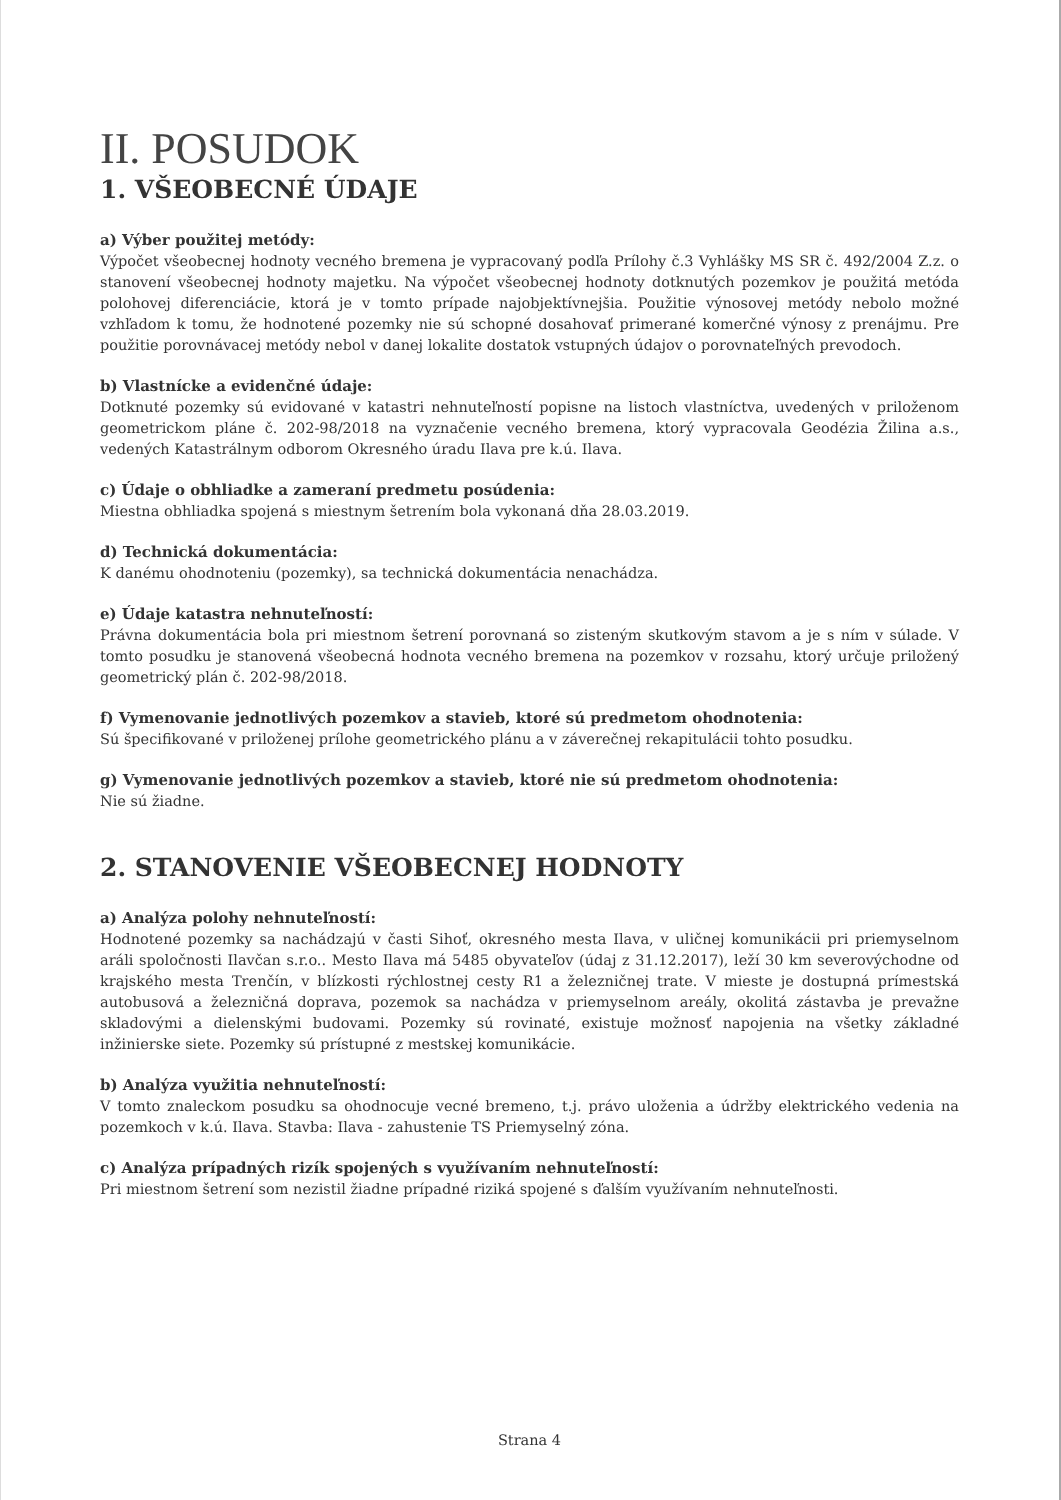II. POSUDOK
1. VŠEOBECNÉ ÚDAJE
a) Výber použitej metódy:
Výpočet všeobecnej hodnoty vecného bremena je vypracovaný podľa Prílohy č.3 Vyhlášky MS SR č. 492/2004 Z.z. o stanovení všeobecnej hodnoty majetku. Na výpočet všeobecnej hodnoty dotknutých pozemkov je použitá metóda polohovej diferenciácie, ktorá je v tomto prípade najobjektívnejšia. Použitie výnosovej metódy nebolo možné vzhľadom k tomu, že hodnotené pozemky nie sú schopné dosahovať primerané komerčné výnosy z prenájmu. Pre použitie porovnávacej metódy nebol v danej lokalite dostatok vstupných údajov o porovnateľných prevodoch.
b) Vlastnícke a evidenčné údaje:
Dotknuté pozemky sú evidované v katastri nehnuteľností popisne na listoch vlastníctva, uvedených v priloženom geometrickom pláne č. 202-98/2018 na vyznačenie vecného bremena, ktorý vypracovala Geodézia Žilina a.s., vedených Katastrálnym odborom Okresného úradu Ilava pre k.ú. Ilava.
c) Údaje o obhliadke a zameraní predmetu posúdenia:
Miestna obhliadka spojená s miestnym šetrením bola vykonaná dňa 28.03.2019.
d) Technická dokumentácia:
K danému ohodnoteniu (pozemky), sa technická dokumentácia nenachádza.
e) Údaje katastra nehnuteľností:
Právna dokumentácia bola pri miestnom šetrení porovnaná so zisteným skutkovým stavom a je s ním v súlade. V tomto posudku je stanovená všeobecná hodnota vecného bremena na pozemkov v rozsahu, ktorý určuje priložený geometrický plán č. 202-98/2018.
f) Vymenovanie jednotlivých pozemkov a stavieb, ktoré sú predmetom ohodnotenia:
Sú špecifikované v priloženej prílohe geometrického plánu a v záverečnej rekapitulácii tohto posudku.
g) Vymenovanie jednotlivých pozemkov a stavieb, ktoré nie sú predmetom ohodnotenia:
Nie sú žiadne.
2. STANOVENIE VŠEOBECNEJ HODNOTY
a) Analýza polohy nehnuteľností:
Hodnotené pozemky sa nachádzajú v časti Sihoť, okresného mesta Ilava, v uličnej komunikácii pri priemyselnom aráli spoločnosti Ilavčan s.r.o.. Mesto Ilava má 5485 obyvateľov (údaj z 31.12.2017), leží 30 km severovýchodne od krajského mesta Trenčín, v blízkosti rýchlostnej cesty R1 a železničnej trate. V mieste je dostupná prímestská autobusová a železničná doprava, pozemok sa nachádza v priemyselnom areály, okolitá zástavba je prevažne skladovými a dielenskými budovami. Pozemky sú rovinaté, existuje možnosť napojenia na všetky základné inžinierske siete. Pozemky sú prístupné z mestskej komunikácie.
b) Analýza využitia nehnuteľností:
V tomto znaleckom posudku sa ohodnocuje vecné bremeno, t.j. právo uloženia a údržby elektrického vedenia na pozemkoch v k.ú. Ilava. Stavba: Ilava - zahustenie TS Priemyselný zóna.
c) Analýza prípadných rizík spojených s využívaním nehnuteľností:
Pri miestnom šetrení som nezistil žiadne prípadné riziká spojené s ďalším využívaním nehnuteľnosti.
Strana 4